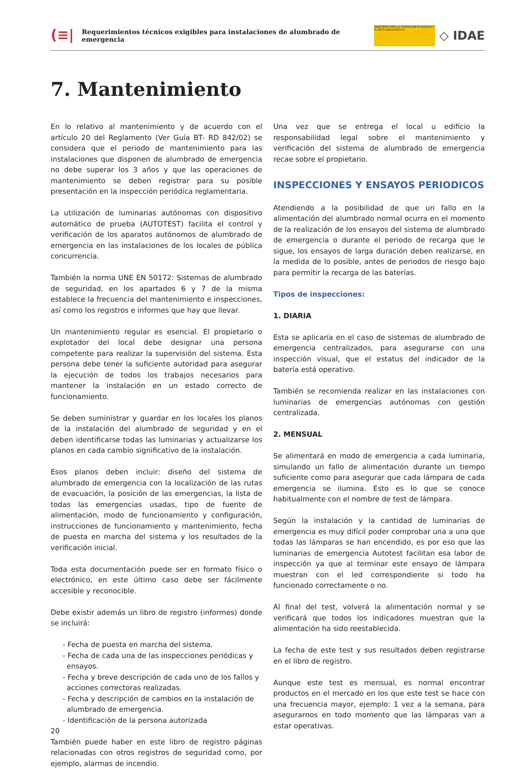(≡|
Requerimientos técnicos exigibles para instalaciones de alumbrado de emergencia
MINISTERIO PARA LA TRANSICIÓN ECOLÓGICA Y EL RETO DEMOGRÁFICO
◇ IDAE
7. Mantenimiento
En lo relativo al mantenimiento y de acuerdo con el artículo 20 del Reglamento (Ver Guía BT- RD 842/02) se considera que el periodo de mantenimiento para las instalaciones que disponen de alumbrado de emergencia no debe superar los 3 años y que las operaciones de mantenimiento se deben registrar para su posible presentación en la inspección periódica reglamentaria.
La utilización de luminarias autónomas con dispositivo automático de prueba (AUTOTEST) facilita el control y verificación de los aparatos autónomos de alumbrado de emergencia en las instalaciones de los locales de pública concurrencia.
También la norma UNE EN 50172: Sistemas de alumbrado de seguridad, en los apartados 6 y 7 de la misma establece la frecuencia del mantenimiento e inspecciones, así como los registros e informes que hay que llevar.
Un mantenimiento regular es esencial. El propietario o explotador del local debe designar una persona competente para realizar la supervisión del sistema. Esta persona debe tener la suficiente autoridad para asegurar la ejecución de todos los trabajos necesarios para mantener la instalación en un estado correcto de funcionamiento.
Se deben suministrar y guardar en los locales los planos de la instalación del alumbrado de seguridad y en el deben identificarse todas las luminarias y actualizarse los planos en cada cambio significativo de la instalación.
Esos planos deben incluir: diseño del sistema de alumbrado de emergencia con la localización de las rutas de evacuación, la posición de las emergencias, la lista de todas las emergencias usadas, tipo de fuente de alimentación, modo de funcionamiento y configuración, instrucciones de funcionamiento y mantenimiento, fecha de puesta en marcha del sistema y los resultados de la verificación inicial.
Toda esta documentación puede ser en formato físico o electrónico, en este último caso debe ser fácilmente accesible y reconocible.
Debe existir además un libro de registro (informes) donde se incluirá:
- Fecha de puesta en marcha del sistema.
- Fecha de cada una de las inspecciones periódicas y ensayos.
- Fecha y breve descripción de cada uno de los fallos y acciones correctoras realizadas.
- Fecha y descripción de cambios en la instalación de alumbrado de emergencia.
- Identificación de la persona autorizada
También puede haber en este libro de registro páginas relacionadas con otros registros de seguridad como, por ejemplo, alarmas de incendio.
Una vez que se entrega el local u edificio la responsabilidad legal sobre el mantenimiento y verificación del sistema de alumbrado de emergencia recae sobre el propietario.
INSPECCIONES Y ENSAYOS PERIODICOS
Atendiendo a la posibilidad de que un fallo en la alimentación del alumbrado normal ocurra en el momento de la realización de los ensayos del sistema de alumbrado de emergencia o durante el periodo de recarga que le sigue, los ensayos de larga duración deben realizarse, en la medida de lo posible, antes de periodos de riesgo bajo para permitir la recarga de las baterías.
Tipos de inspecciones:
1. DIARIA
Esta se aplicaría en el caso de sistemas de alumbrado de emergencia centralizados, para asegurarse con una inspección visual, que el estatus del indicador de la batería está operativo.
También se recomienda realizar en las instalaciones con luminarias de emergencias autónomas con gestión centralizada.
2. MENSUAL
Se alimentará en modo de emergencia a cada luminaria, simulando un fallo de alimentación durante un tiempo suficiente como para asegurar que cada lámpara de cada emergencia se ilumina. Esto es lo que se conoce habitualmente con el nombre de test de lámpara.
Según la instalación y la cantidad de luminarias de emergencia es muy difícil poder comprobar una a una que todas las lámparas se han encendido, es por eso que las luminarias de emergencia Autotest facilitan esa labor de inspección ya que al terminar este ensayo de lámpara muestran con el led correspondiente si todo ha funcionado correctamente o no.
Al final del test, volverá la alimentación normal y se verificará que todos los indicadores muestran que la alimentación ha sido reestablecida.
La fecha de este test y sus resultados deben registrarse en el libro de registro.
Aunque este test es mensual, es normal encontrar productos en el mercado en los que este test se hace con una frecuencia mayor, ejemplo: 1 vez a la semana, para asegurarnos en todo momento que las lámparas van a estar operativas.
20